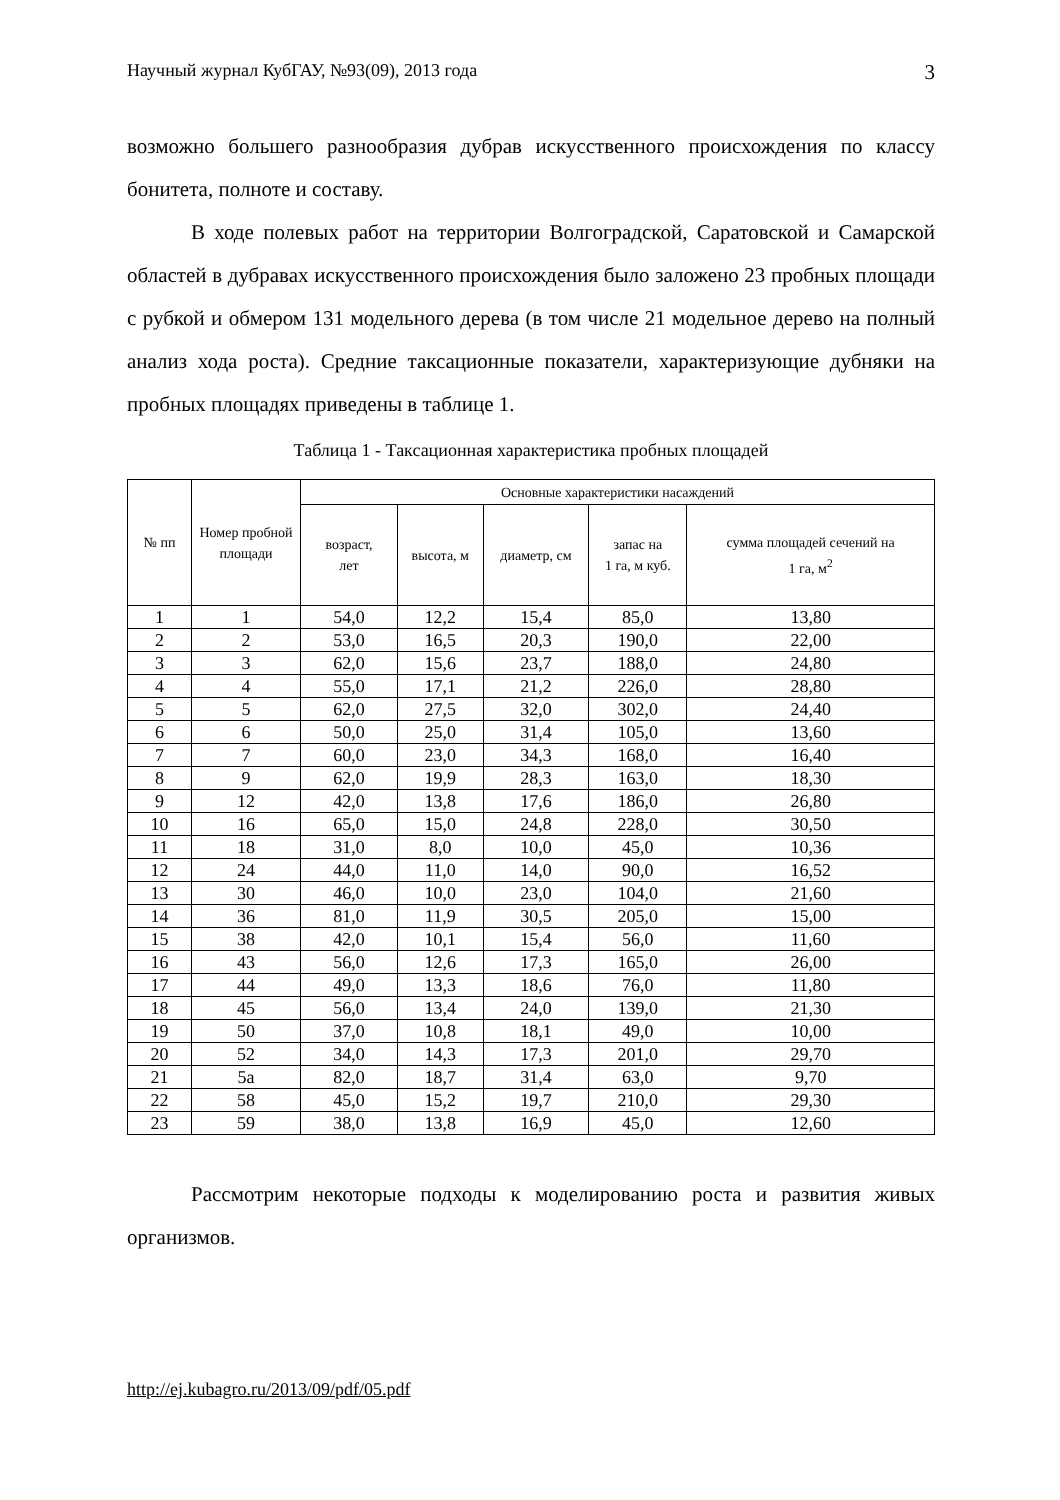Научный журнал КубГАУ, №93(09), 2013 года 3
возможно большего разнообразия дубрав искусственного происхождения по классу бонитета, полноте и составу.
В ходе полевых работ на территории Волгоградской, Саратовской и Самарской областей в дубравах искусственного происхождения было заложено 23 пробных площади с рубкой и обмером 131 модельного дерева (в том числе 21 модельное дерево на полный анализ хода роста). Средние таксационные показатели, характеризующие дубняки на пробных площадях приведены в таблице 1.
Таблица 1 - Таксационная характеристика пробных площадей
| № пп | Номер пробной площади | Основные характеристики насаждений | | | | |
| --- | --- | --- | --- | --- | --- | --- |
| | | возраст, лет | высота, м | диаметр, см | запас на 1 га, м куб. | сумма площадей сечений на 1 га, м<sup>2</sup> |
| 1 | 1 | 54,0 | 12,2 | 15,4 | 85,0 | 13,80 |
| 2 | 2 | 53,0 | 16,5 | 20,3 | 190,0 | 22,00 |
| 3 | 3 | 62,0 | 15,6 | 23,7 | 188,0 | 24,80 |
| 4 | 4 | 55,0 | 17,1 | 21,2 | 226,0 | 28,80 |
| 5 | 5 | 62,0 | 27,5 | 32,0 | 302,0 | 24,40 |
| 6 | 6 | 50,0 | 25,0 | 31,4 | 105,0 | 13,60 |
| 7 | 7 | 60,0 | 23,0 | 34,3 | 168,0 | 16,40 |
| 8 | 9 | 62,0 | 19,9 | 28,3 | 163,0 | 18,30 |
| 9 | 12 | 42,0 | 13,8 | 17,6 | 186,0 | 26,80 |
| 10 | 16 | 65,0 | 15,0 | 24,8 | 228,0 | 30,50 |
| 11 | 18 | 31,0 | 8,0 | 10,0 | 45,0 | 10,36 |
| 12 | 24 | 44,0 | 11,0 | 14,0 | 90,0 | 16,52 |
| 13 | 30 | 46,0 | 10,0 | 23,0 | 104,0 | 21,60 |
| 14 | 36 | 81,0 | 11,9 | 30,5 | 205,0 | 15,00 |
| 15 | 38 | 42,0 | 10,1 | 15,4 | 56,0 | 11,60 |
| 16 | 43 | 56,0 | 12,6 | 17,3 | 165,0 | 26,00 |
| 17 | 44 | 49,0 | 13,3 | 18,6 | 76,0 | 11,80 |
| 18 | 45 | 56,0 | 13,4 | 24,0 | 139,0 | 21,30 |
| 19 | 50 | 37,0 | 10,8 | 18,1 | 49,0 | 10,00 |
| 20 | 52 | 34,0 | 14,3 | 17,3 | 201,0 | 29,70 |
| 21 | 5а | 82,0 | 18,7 | 31,4 | 63,0 | 9,70 |
| 22 | 58 | 45,0 | 15,2 | 19,7 | 210,0 | 29,30 |
| 23 | 59 | 38,0 | 13,8 | 16,9 | 45,0 | 12,60 |
Рассмотрим некоторые подходы к моделированию роста и развития живых организмов.
http://ej.kubagro.ru/2013/09/pdf/05.pdf